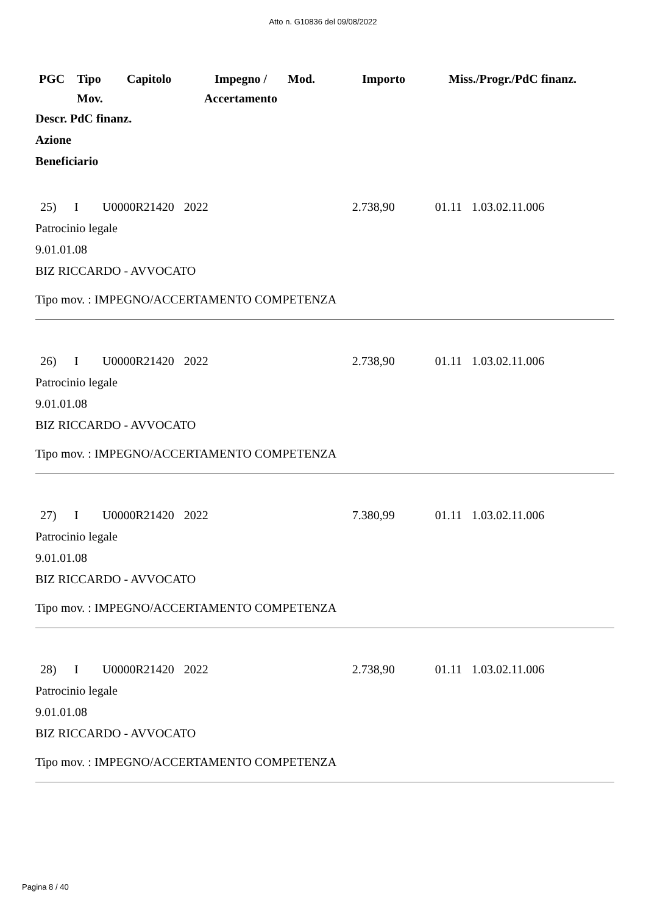Atto n. G10836 del 09/08/2022
| PGC | Tipo Mov. | Capitolo | Impegno / Accertamento | Mod. | Importo | Miss./Progr./PdC finanz. |
Descr. PdC finanz.
Azione
Beneficiario
| 25) | I | U0000R21420 | 2022 | 2.738,90 | 01.11 | 1.03.02.11.006 |
Patrocinio legale
9.01.01.08
BIZ RICCARDO - AVVOCATO
Tipo mov. : IMPEGNO/ACCERTAMENTO COMPETENZA
| 26) | I | U0000R21420 | 2022 | 2.738,90 | 01.11 | 1.03.02.11.006 |
Patrocinio legale
9.01.01.08
BIZ RICCARDO - AVVOCATO
Tipo mov. : IMPEGNO/ACCERTAMENTO COMPETENZA
| 27) | I | U0000R21420 | 2022 | 7.380,99 | 01.11 | 1.03.02.11.006 |
Patrocinio legale
9.01.01.08
BIZ RICCARDO - AVVOCATO
Tipo mov. : IMPEGNO/ACCERTAMENTO COMPETENZA
| 28) | I | U0000R21420 | 2022 | 2.738,90 | 01.11 | 1.03.02.11.006 |
Patrocinio legale
9.01.01.08
BIZ RICCARDO - AVVOCATO
Tipo mov. : IMPEGNO/ACCERTAMENTO COMPETENZA
Pagina 8 / 40